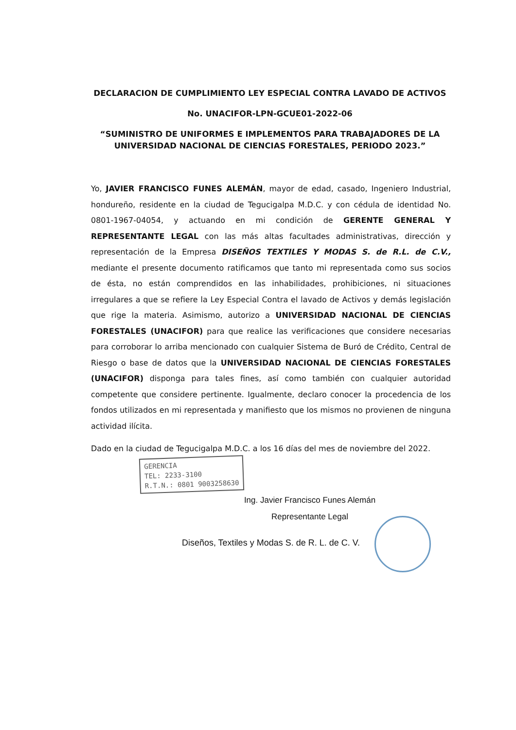DECLARACION DE CUMPLIMIENTO LEY ESPECIAL CONTRA LAVADO DE ACTIVOS
No. UNACIFOR-LPN-GCUE01-2022-06
“SUMINISTRO DE UNIFORMES E IMPLEMENTOS PARA TRABAJADORES DE LA UNIVERSIDAD NACIONAL DE CIENCIAS FORESTALES, PERIODO 2023.”
Yo, JAVIER FRANCISCO FUNES ALEMÁN, mayor de edad, casado, Ingeniero Industrial, hondureño, residente en la ciudad de Tegucigalpa M.D.C. y con cédula de identidad No. 0801-1967-04054, y actuando en mi condición de GERENTE GENERAL Y REPRESENTANTE LEGAL con las más altas facultades administrativas, dirección y representación de la Empresa DISEÑOS TEXTILES Y MODAS S. de R.L. de C.V., mediante el presente documento ratificamos que tanto mi representada como sus socios de ésta, no están comprendidos en las inhabilidades, prohibiciones, ni situaciones irregulares a que se refiere la Ley Especial Contra el lavado de Activos y demás legislación que rige la materia. Asimismo, autorizo a UNIVERSIDAD NACIONAL DE CIENCIAS FORESTALES (UNACIFOR) para que realice las verificaciones que considere necesarias para corroborar lo arriba mencionado con cualquier Sistema de Buró de Crédito, Central de Riesgo o base de datos que la UNIVERSIDAD NACIONAL DE CIENCIAS FORESTALES (UNACIFOR) disponga para tales fines, así como también con cualquier autoridad competente que considere pertinente. Igualmente, declaro conocer la procedencia de los fondos utilizados en mi representada y manifiesto que los mismos no provienen de ninguna actividad ilícita.
Dado en la ciudad de Tegucigalpa M.D.C. a los 16 días del mes de noviembre del 2022.
GERENCIA
TEL: 2233-3100
R.T.N.: 0801 9003258630
Ing. Javier Francisco Funes Alemán
Representante Legal
Diseños, Textiles y Modas S. de R. L. de C. V.